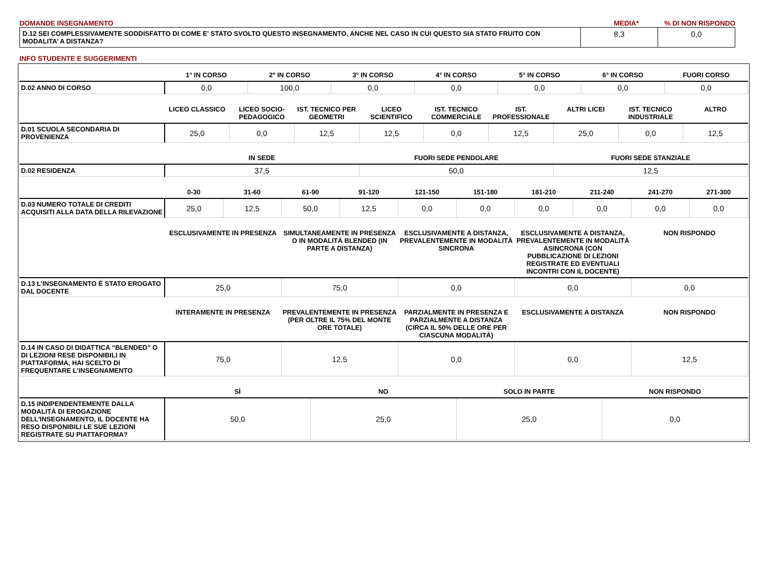DOMANDE INSEGNAMENTO MEDIA*% DI NON RISPONDO
| D.12 SEI COMPLESSIVAMENTE SODDISFATTO DI COME E' STATO SVOLTO QUESTO INSEGNAMENTO, ANCHE NEL CASO IN CUI QUESTO SIA STATO FRUITO CON MODALITA’ A DISTANZA? | 8,3 | 0,0 |
INFO STUDENTE E SUGGERIMENTI
| | 1° IN CORSO | 2° IN CORSO | 3° IN CORSO | 4° IN CORSO | 5° IN CORSO | 6° IN CORSO | FUORI CORSO |
| --- | --- | --- | --- | --- | --- | --- | --- |
| D.02 ANNO DI CORSO | 0,0 | 100,0 | 0,0 | 0,0 | 0,0 | 0,0 | 0,0 |
| | LICEO CLASSICO | LICEO SOCIO-PEDAGOGICO | IST. TECNICO PER GEOMETRI | LICEO SCIENTIFICO | IST. TECNICO COMMERCIALE | IST. PROFESSIONALE | ALTRI LICEI | IST. TECNICO INDUSTRIALE | ALTRO |
| --- | --- | --- | --- | --- | --- | --- | --- | --- | --- |
| D.01 SCUOLA SECONDARIA DI PROVENIENZA | 25,0 | 0,0 | 12,5 | 12,5 | 0,0 | 12,5 | 25,0 | 0,0 | 12,5 |
| | IN SEDE | FUORI SEDE PENDOLARE | FUORI SEDE STANZIALE |
| --- | --- | --- | --- |
| D.02 RESIDENZA | 37,5 | 50,0 | 12,5 |
| | 0-30 | 31-60 | 61-90 | 91-120 | 121-150 | 151-180 | 181-210 | 211-240 | 241-270 | 271-300 |
| --- | --- | --- | --- | --- | --- | --- | --- | --- | --- | --- |
| D.03 NUMERO TOTALE DI CREDITI ACQUISITI ALLA DATA DELLA RILEVAZIONE | 25,0 | 12,5 | 50,0 | 12,5 | 0,0 | 0,0 | 0,0 | 0,0 | 0,0 | 0,0 |
| | ESCLUSIVAMENTE IN PRESENZA | SIMULTANEAMENTE IN PRESENZA O IN MODALITÀ BLENDED (IN PARTE A DISTANZA) | ESCLUSIVAMENTE A DISTANZA, PREVALENTEMENTE IN MODALITÀ SINCRONA | ESCLUSIVAMENTE A DISTANZA, PREVALENTEMENTE IN MODALITÀ ASINCRONA (CON PUBBLICAZIONE DI LEZIONI REGISTRATE ED EVENTUALI INCONTRI CON IL DOCENTE) | NON RISPONDO |
| --- | --- | --- | --- | --- | --- |
| D.13 L’INSEGNAMENTO È STATO EROGATO DAL DOCENTE | 25,0 | 75,0 | 0,0 | 0,0 | 0,0 |
| | INTERAMENTE IN PRESENZA | PREVALENTEMENTE IN PRESENZA (PER OLTRE IL 75% DEL MONTE ORE TOTALE) | PARZIALMENTE IN PRESENZA E PARZIALMENTE A DISTANZA (CIRCA IL 50% DELLE ORE PER CIASCUNA MODALITÀ) | ESCLUSIVAMENTE A DISTANZA | NON RISPONDO |
| --- | --- | --- | --- | --- | --- |
| D.14 IN CASO DI DIDATTICA “BLENDED” O DI LEZIONI RESE DISPONIBILI IN PIATTAFORMA, HAI SCELTO DI FREQUENTARE L’INSEGNAMENTO | 75,0 | 12,5 | 0,0 | 0,0 | 12,5 |
| | SÌ | NO | SOLO IN PARTE | NON RISPONDO |
| --- | --- | --- | --- | --- |
| D.15 INDIPENDENTEMENTE DALLA MODALITÀ DI EROGAZIONE DELL’INSEGNAMENTO, IL DOCENTE HA RESO DISPONIBILI LE SUE LEZIONI REGISTRATE SU PIATTAFORMA? | 50,0 | 25,0 | 25,0 | 0,0 |